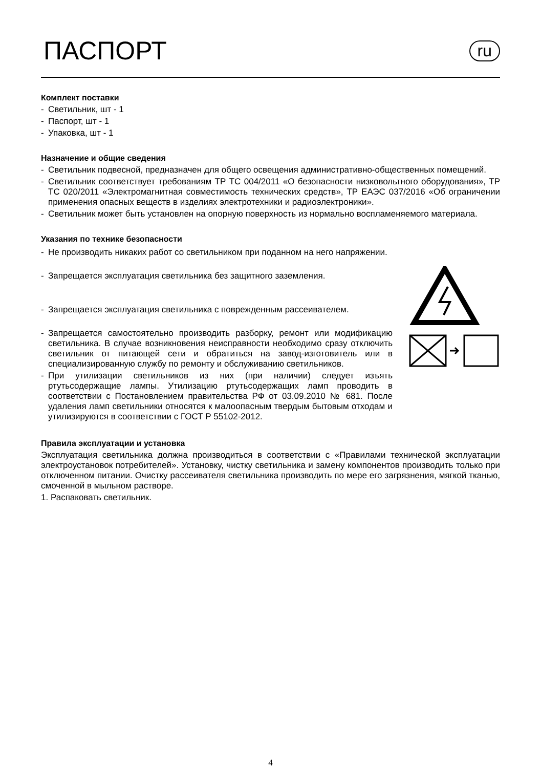ПАСПОРТ
ru
Комплект поставки
- Светильник, шт - 1
- Паспорт, шт - 1
- Упаковка, шт - 1
Назначение и общие сведения
- Светильник подвесной, предназначен для общего освещения административно-общественных помещений.
- Светильник соответствует требованиям ТР ТС 004/2011 «О безопасности низковольтного оборудования», ТР ТС 020/2011 «Электромагнитная совместимость технических средств», ТР ЕАЭС 037/2016 «Об ограничении применения опасных веществ в изделиях электротехники и радиоэлектроники».
- Светильник может быть установлен на опорную поверхность из нормально воспламеняемого материала.
Указания по технике безопасности
- Не производить никаких работ со светильником при поданном на него напряжении.
- Запрещается эксплуатация светильника без защитного заземления.
- Запрещается эксплуатация светильника с поврежденным рассеивателем.
- Запрещается самостоятельно производить разборку, ремонт или модификацию светильника. В случае возникновения неисправности необходимо сразу отключить светильник от питающей сети и обратиться на завод-изготовитель или в специализированную службу по ремонту и обслуживанию светильников.
- При утилизации светильников из них (при наличии) следует изъять ртутьсодержащие лампы. Утилизацию ртутьсодержащих ламп проводить в соответствии с Постановлением правительства РФ от 03.09.2010 № 681. После удаления ламп светильники относятся к малоопасным твердым бытовым отходам и утилизируются в соответствии с ГОСТ Р 55102-2012.
Правила эксплуатации и установка
Эксплуатация светильника должна производиться в соответствии с «Правилами технической эксплуатации электроустановок потребителей». Установку, чистку светильника и замену компонентов производить только при отключенном питании. Очистку рассеивателя светильника производить по мере его загрязнения, мягкой тканью, смоченной в мыльном растворе.
1. Распаковать светильник.
4